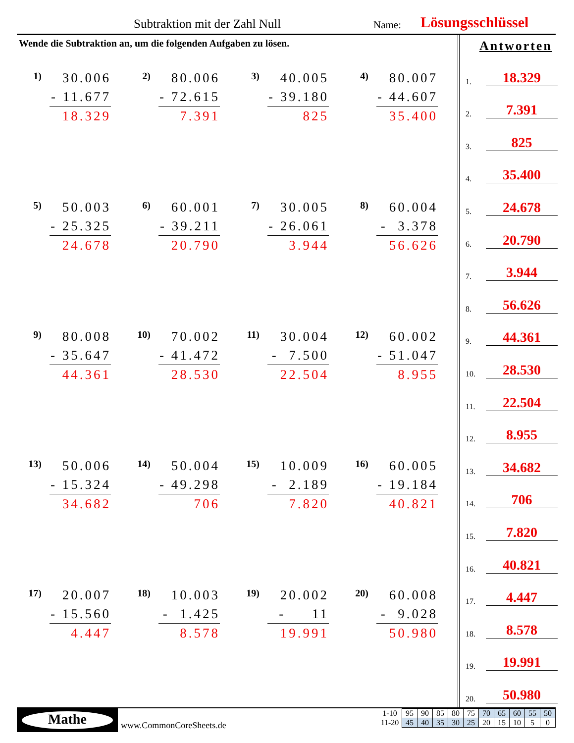Subtraktion mit der Zahl Null Name: Lösungsschlüssel
Wende die Subtraktion an, um die folgenden Aufgaben zu lösen.
1)
30.006
- 11.677
18.329
2)
80.006
- 72.615
7.391
3)
40.005
- 39.180
825
4)
80.007
- 44.607
35.400
5)
50.003
- 25.325
24.678
6)
60.001
- 39.211
20.790
7)
30.005
- 26.061
3.944
8)
60.004
- 3.378
56.626
9)
80.008
- 35.647
44.361
10)
70.002
- 41.472
28.530
11)
30.004
- 7.500
22.504
12)
60.002
- 51.047
8.955
13)
50.006
- 15.324
34.682
14)
50.004
- 49.298
706
15)
10.009
- 2.189
7.820
16)
60.005
- 19.184
40.821
17)
20.007
- 15.560
4.447
18)
10.003
- 1.425
8.578
19)
20.002
- 11
19.991
20)
60.008
- 9.028
50.980
Antworten
1. 18.329
2. 7.391
3. 825
4. 35.400
5. 24.678
6. 20.790
7. 3.944
8. 56.626
9. 44.361
10. 28.530
11. 22.504
12. 8.955
13. 34.682
14. 706
15. 7.820
16. 40.821
17. 4.447
18. 8.578
19. 19.991
20. 50.980
Mathe
www.CommonCoreSheets.de
| 1-10 | 95 | 90 | 85 | 80 | 75 | 70 | 65 | 60 | 55 | 50 |
| 11-20 | 45 | 40 | 35 | 30 | 25 | 20 | 15 | 10 | 5 | 0 |